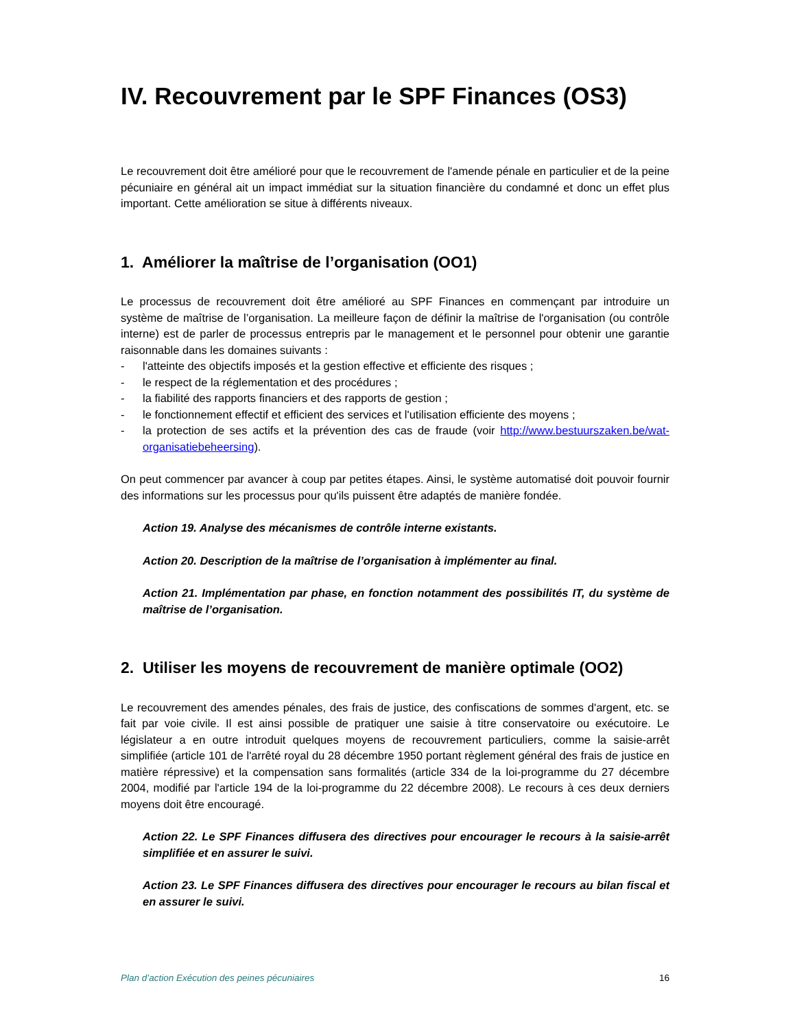IV. Recouvrement par le SPF Finances (OS3)
Le recouvrement doit être amélioré pour que le recouvrement de l'amende pénale en particulier et de la peine pécuniaire en général ait un impact immédiat sur la situation financière du condamné et donc un effet plus important. Cette amélioration se situe à différents niveaux.
1. Améliorer la maîtrise de l’organisation (OO1)
Le processus de recouvrement doit être amélioré au SPF Finances en commençant par introduire un système de maîtrise de l’organisation. La meilleure façon de définir la maîtrise de l'organisation (ou contrôle interne) est de parler de processus entrepris par le management et le personnel pour obtenir une garantie raisonnable dans les domaines suivants :
- l'atteinte des objectifs imposés et la gestion effective et efficiente des risques ;
- le respect de la réglementation et des procédures ;
- la fiabilité des rapports financiers et des rapports de gestion ;
- le fonctionnement effectif et efficient des services et l'utilisation efficiente des moyens ;
- la protection de ses actifs et la prévention des cas de fraude (voir http://www.bestuurszaken.be/wat-organisatiebeheersing).
On peut commencer par avancer à coup par petites étapes. Ainsi, le système automatisé doit pouvoir fournir des informations sur les processus pour qu'ils puissent être adaptés de manière fondée.
Action 19. Analyse des mécanismes de contrôle interne existants.
Action 20. Description de la maîtrise de l’organisation à implémenter au final.
Action 21. Implémentation par phase, en fonction notamment des possibilités IT, du système de maîtrise de l’organisation.
2. Utiliser les moyens de recouvrement de manière optimale (OO2)
Le recouvrement des amendes pénales, des frais de justice, des confiscations de sommes d'argent, etc. se fait par voie civile. Il est ainsi possible de pratiquer une saisie à titre conservatoire ou exécutoire. Le législateur a en outre introduit quelques moyens de recouvrement particuliers, comme la saisie-arrêt simplifiée (article 101 de l'arrêté royal du 28 décembre 1950 portant règlement général des frais de justice en matière répressive) et la compensation sans formalités (article 334 de la loi-programme du 27 décembre 2004, modifié par l'article 194 de la loi-programme du 22 décembre 2008). Le recours à ces deux derniers moyens doit être encouragé.
Action 22. Le SPF Finances diffusera des directives pour encourager le recours à la saisie-arrêt simplifiée et en assurer le suivi.
Action 23. Le SPF Finances diffusera des directives pour encourager le recours au bilan fiscal et en assurer le suivi.
Plan d’action Exécution des peines pécuniaires 16